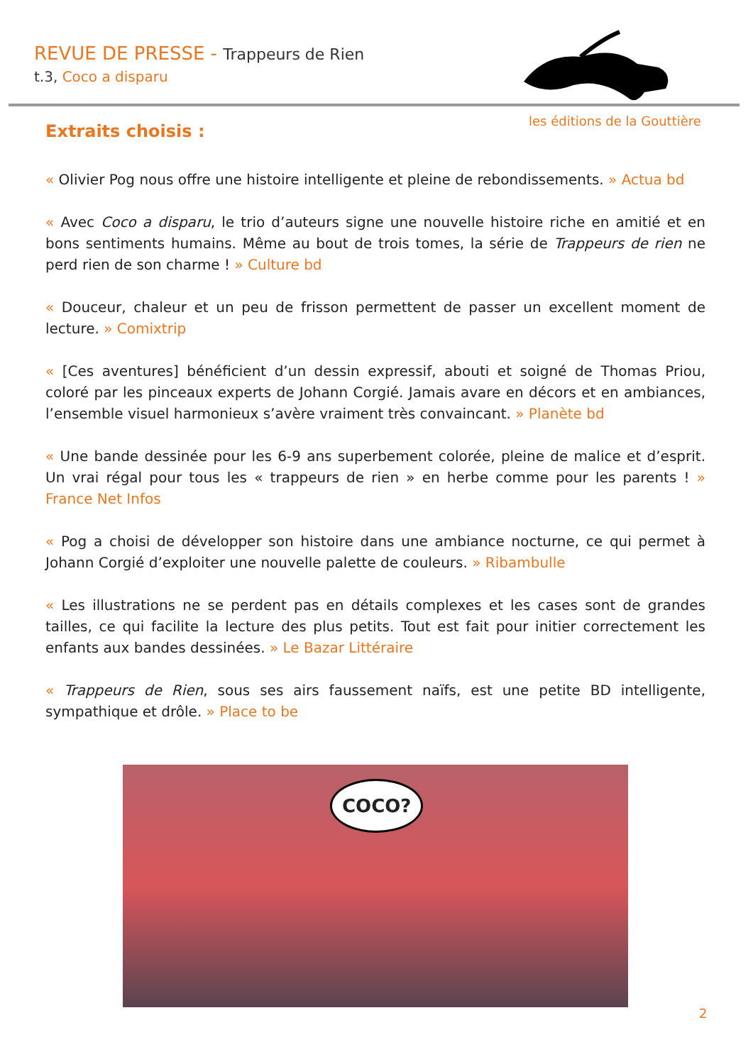REVUE DE PRESSE - Trappeurs de Rien
t.3, Coco a disparu
les éditions de la Gouttière
Extraits choisis :
« Olivier Pog nous offre une histoire intelligente et pleine de rebondissements. » Actua bd
« Avec Coco a disparu, le trio d’auteurs signe une nouvelle histoire riche en amitié et en bons sentiments humains. Même au bout de trois tomes, la série de Trappeurs de rien ne perd rien de son charme ! » Culture bd
« Douceur, chaleur et un peu de frisson permettent de passer un excellent moment de lecture. » Comixtrip
« [Ces aventures] bénéficient d’un dessin expressif, abouti et soigné de Thomas Priou, coloré par les pinceaux experts de Johann Corgié. Jamais avare en décors et en ambiances, l’ensemble visuel harmonieux s’avère vraiment très convaincant. » Planète bd
« Une bande dessinée pour les 6-9 ans superbement colorée, pleine de malice et d’esprit. Un vrai régal pour tous les « trappeurs de rien » en herbe comme pour les parents ! » France Net Infos
« Pog a choisi de développer son histoire dans une ambiance nocturne, ce qui permet à Johann Corgié d’exploiter une nouvelle palette de couleurs. » Ribambulle
« Les illustrations ne se perdent pas en détails complexes et les cases sont de grandes tailles, ce qui facilite la lecture des plus petits. Tout est fait pour initier correctement les enfants aux bandes dessinées. » Le Bazar Littéraire
« Trappeurs de Rien, sous ses airs faussement naïfs, est une petite BD intelligente, sympathique et drôle. » Place to be
COCO?
2